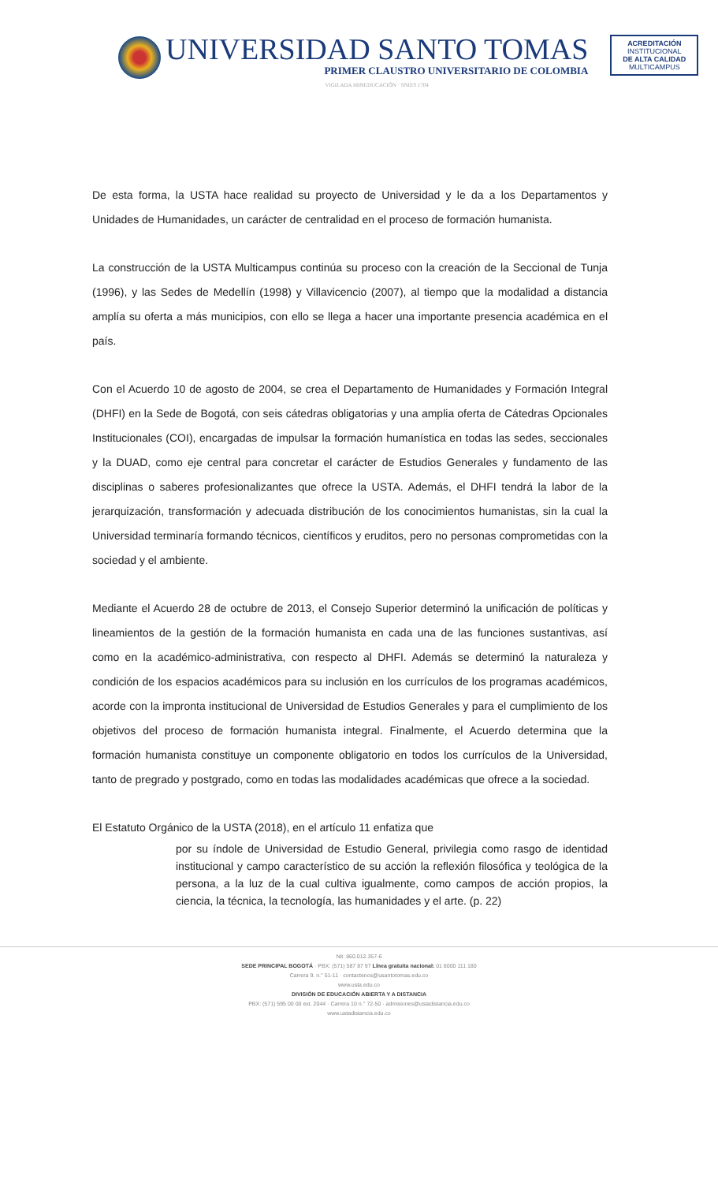UNIVERSIDAD SANTO TOMAS
PRIMER CLAUSTRO UNIVERSITARIO DE COLOMBIA
VIGILADA MINEDUCACIÓN · SNIES 1704
ACREDITACIÓN
INSTITUCIONAL
DE ALTA CALIDAD
MULTICAMPUS
De esta forma, la USTA hace realidad su proyecto de Universidad y le da a los Departamentos y Unidades de Humanidades, un carácter de centralidad en el proceso de formación humanista.
La construcción de la USTA Multicampus continúa su proceso con la creación de la Seccional de Tunja (1996), y las Sedes de Medellín (1998) y Villavicencio (2007), al tiempo que la modalidad a distancia amplía su oferta a más municipios, con ello se llega a hacer una importante presencia académica en el país.
Con el Acuerdo 10 de agosto de 2004, se crea el Departamento de Humanidades y Formación Integral (DHFI) en la Sede de Bogotá, con seis cátedras obligatorias y una amplia oferta de Cátedras Opcionales Institucionales (COI), encargadas de impulsar la formación humanística en todas las sedes, seccionales y la DUAD, como eje central para concretar el carácter de Estudios Generales y fundamento de las disciplinas o saberes profesionalizantes que ofrece la USTA. Además, el DHFI tendrá la labor de la jerarquización, transformación y adecuada distribución de los conocimientos humanistas, sin la cual la Universidad terminaría formando técnicos, científicos y eruditos, pero no personas comprometidas con la sociedad y el ambiente.
Mediante el Acuerdo 28 de octubre de 2013, el Consejo Superior determinó la unificación de políticas y lineamientos de la gestión de la formación humanista en cada una de las funciones sustantivas, así como en la académico-administrativa, con respecto al DHFI. Además se determinó la naturaleza y condición de los espacios académicos para su inclusión en los currículos de los programas académicos, acorde con la impronta institucional de Universidad de Estudios Generales y para el cumplimiento de los objetivos del proceso de formación humanista integral. Finalmente, el Acuerdo determina que la formación humanista constituye un componente obligatorio en todos los currículos de la Universidad, tanto de pregrado y postgrado, como en todas las modalidades académicas que ofrece a la sociedad.
El Estatuto Orgánico de la USTA (2018), en el artículo 11 enfatiza que
por su índole de Universidad de Estudio General, privilegia como rasgo de identidad institucional y campo característico de su acción la reflexión filosófica y teológica de la persona, a la luz de la cual cultiva igualmente, como campos de acción propios, la ciencia, la técnica, la tecnología, las humanidades y el arte. (p. 22)
Nit. 860.012.357-6
SEDE PRINCIPAL BOGOTÁ · PBX: (571) 587 87 97 Línea gratuita nacional: 01 8000 111 180
Carrera 9. n.° 51-11 · contactenos@usantotomas.edu.co
www.usta.edu.co
DIVISIÓN DE EDUCACIÓN ABIERTA Y A DISTANCIA
PBX: (571) 595 00 00 ext. 2044 · Carrera 10 n.° 72-50 · admisiones@ustadistancia.edu.co
www.ustadistancia.edu.co